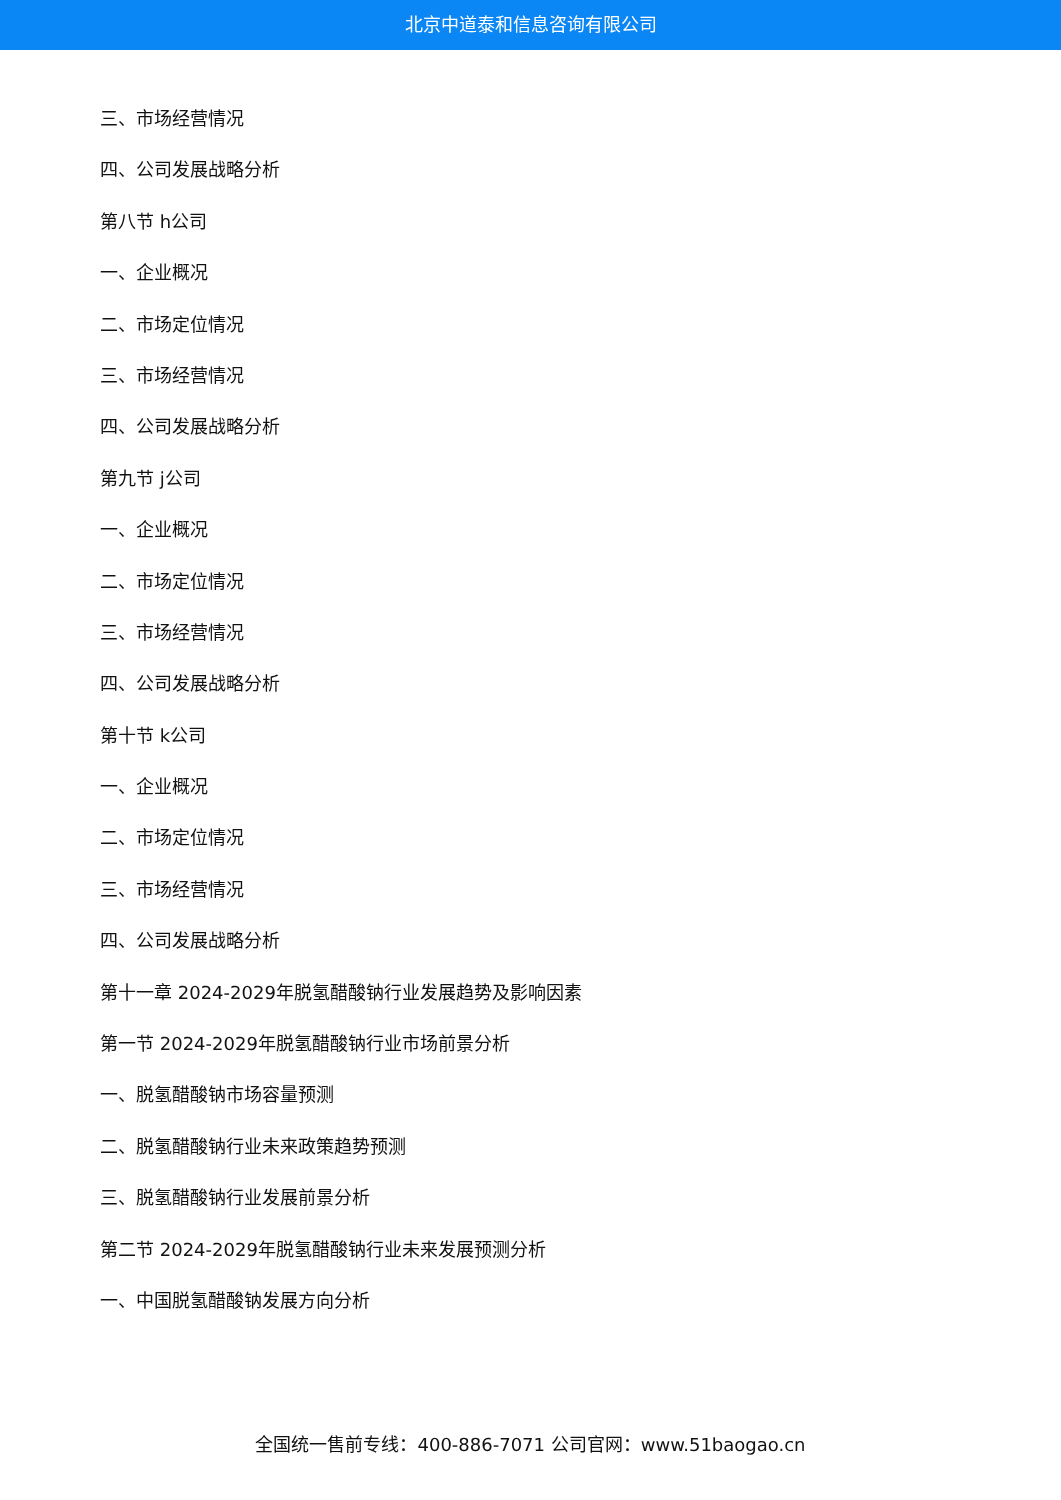北京中道泰和信息咨询有限公司
三、市场经营情况
四、公司发展战略分析
第八节 h公司
一、企业概况
二、市场定位情况
三、市场经营情况
四、公司发展战略分析
第九节 j公司
一、企业概况
二、市场定位情况
三、市场经营情况
四、公司发展战略分析
第十节 k公司
一、企业概况
二、市场定位情况
三、市场经营情况
四、公司发展战略分析
第十一章 2024-2029年脱氢醋酸钠行业发展趋势及影响因素
第一节 2024-2029年脱氢醋酸钠行业市场前景分析
一、脱氢醋酸钠市场容量预测
二、脱氢醋酸钠行业未来政策趋势预测
三、脱氢醋酸钠行业发展前景分析
第二节 2024-2029年脱氢醋酸钠行业未来发展预测分析
一、中国脱氢醋酸钠发展方向分析
全国统一售前专线：400-886-7071 公司官网：www.51baogao.cn